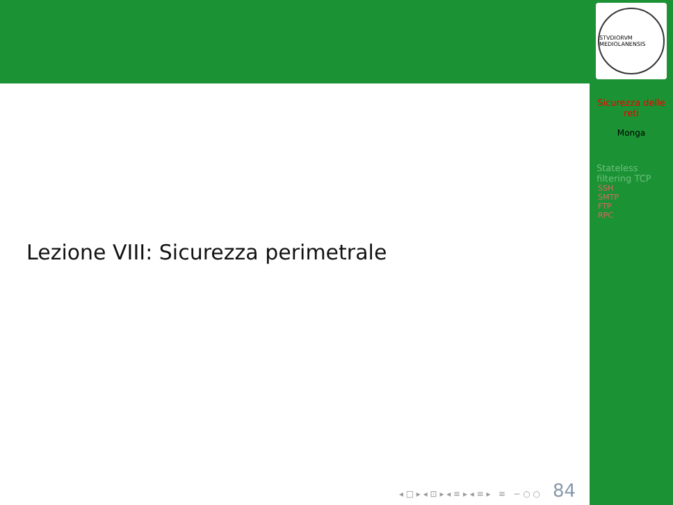Lezione VIII: Sicurezza perimetrale
◂ □ ▸ ◂ ⊡ ▸ ◂ ≡ ▸ ◂ ≡ ▸ ≡ ∽ ○ ○ 84
STVDIORVM MEDIOLANENSIS
Sicurezza delle
reti
Monga
Stateless
filtering TCP
SSH
SMTP
FTP
RPC